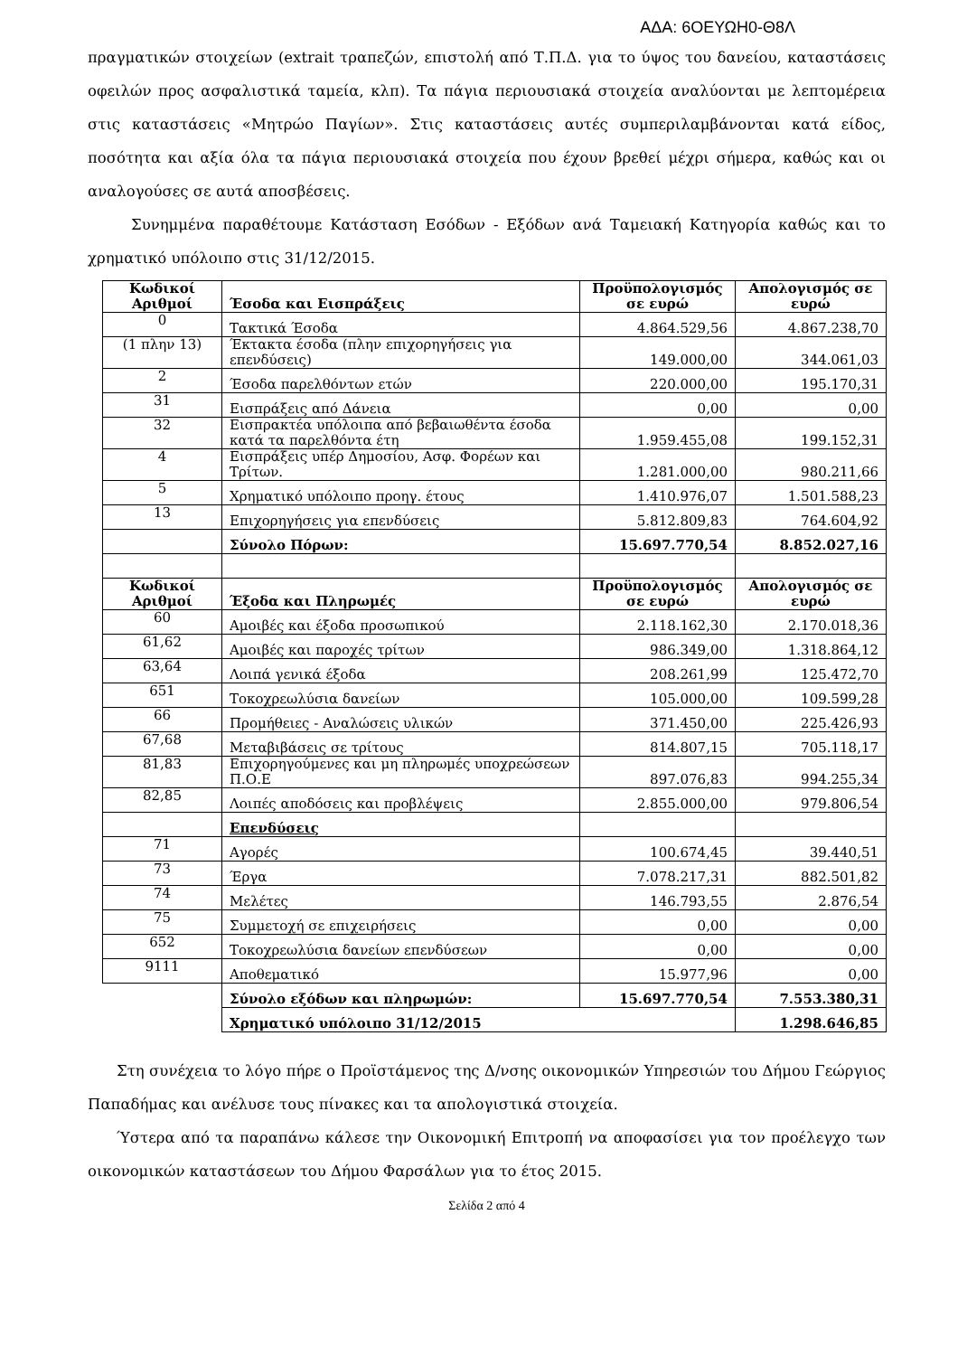ΑΔΑ: 6ΟΕΥΩΗ0-Θ8Λ
πραγματικών στοιχείων (extrait τραπεζών, επιστολή από Τ.Π.Δ. για το ύψος του δανείου, καταστάσεις οφειλών προς ασφαλιστικά ταμεία, κλπ). Τα πάγια περιουσιακά στοιχεία αναλύονται με λεπτομέρεια στις καταστάσεις «Μητρώο Παγίων». Στις καταστάσεις αυτές συμπεριλαμβάνονται κατά είδος, ποσότητα και αξία όλα τα πάγια περιουσιακά στοιχεία που έχουν βρεθεί μέχρι σήμερα, καθώς και οι αναλογούσες σε αυτά αποσβέσεις.
Συνημμένα παραθέτουμε Κατάσταση Εσόδων - Εξόδων ανά Ταμειακή Κατηγορία καθώς και το χρηματικό υπόλοιπο στις 31/12/2015.
| Κωδικοί Αριθμοί | Έσοδα και Εισπράξεις | Προϋπολογισμός σε ευρώ | Απολογισμός σε ευρώ |
| --- | --- | --- | --- |
| 0 | Τακτικά Έσοδα | 4.864.529,56 | 4.867.238,70 |
| (1 πλην 13) | Έκτακτα έσοδα (πλην επιχορηγήσεις για επενδύσεις) | 149.000,00 | 344.061,03 |
| 2 | Έσοδα παρελθόντων ετών | 220.000,00 | 195.170,31 |
| 31 | Εισπράξεις από Δάνεια | 0,00 | 0,00 |
| 32 | Εισπρακτέα υπόλοιπα από βεβαιωθέντα έσοδα κατά τα παρελθόντα έτη | 1.959.455,08 | 199.152,31 |
| 4 | Εισπράξεις υπέρ Δημοσίου, Ασφ. Φορέων και Τρίτων. | 1.281.000,00 | 980.211,66 |
| 5 | Χρηματικό υπόλοιπο προηγ. έτους | 1.410.976,07 | 1.501.588,23 |
| 13 | Επιχορηγήσεις για επενδύσεις | 5.812.809,83 | 764.604,92 |
| | Σύνολο Πόρων: | 15.697.770,54 | 8.852.027,16 |
| Κωδικοί Αριθμοί | Έξοδα και Πληρωμές | Προϋπολογισμός σε ευρώ | Απολογισμός σε ευρώ |
| 60 | Αμοιβές και έξοδα προσωπικού | 2.118.162,30 | 2.170.018,36 |
| 61,62 | Αμοιβές και παροχές τρίτων | 986.349,00 | 1.318.864,12 |
| 63,64 | Λοιπά γενικά έξοδα | 208.261,99 | 125.472,70 |
| 651 | Τοκοχρεωλύσια δανείων | 105.000,00 | 109.599,28 |
| 66 | Προμήθειες - Αναλώσεις υλικών | 371.450,00 | 225.426,93 |
| 67,68 | Μεταβιβάσεις σε τρίτους | 814.807,15 | 705.118,17 |
| 81,83 | Επιχορηγούμενες και μη πληρωμές υποχρεώσεων Π.Ο.Ε | 897.076,83 | 994.255,34 |
| 82,85 | Λοιπές αποδόσεις και προβλέψεις | 2.855.000,00 | 979.806,54 |
| | Επενδύσεις | | |
| 71 | Αγορές | 100.674,45 | 39.440,51 |
| 73 | Έργα | 7.078.217,31 | 882.501,82 |
| 74 | Μελέτες | 146.793,55 | 2.876,54 |
| 75 | Συμμετοχή σε επιχειρήσεις | 0,00 | 0,00 |
| 652 | Τοκοχρεωλύσια δανείων επενδύσεων | 0,00 | 0,00 |
| 9111 | Αποθεματικό | 15.977,96 | 0,00 |
| | Σύνολο εξόδων και πληρωμών: | 15.697.770,54 | 7.553.380,31 |
| | Χρηματικό υπόλοιπο 31/12/2015 | | 1.298.646,85 |
Στη συνέχεια το λόγο πήρε ο Προϊστάμενος της Δ/νσης οικονομικών Υπηρεσιών του Δήμου Γεώργιος Παπαδήμας και ανέλυσε τους πίνακες και τα απολογιστικά στοιχεία.
Ύστερα από τα παραπάνω κάλεσε την Οικονομική Επιτροπή να αποφασίσει για τον προέλεγχο των οικονομικών καταστάσεων του Δήμου Φαρσάλων για το έτος 2015.
Σελίδα 2 από 4